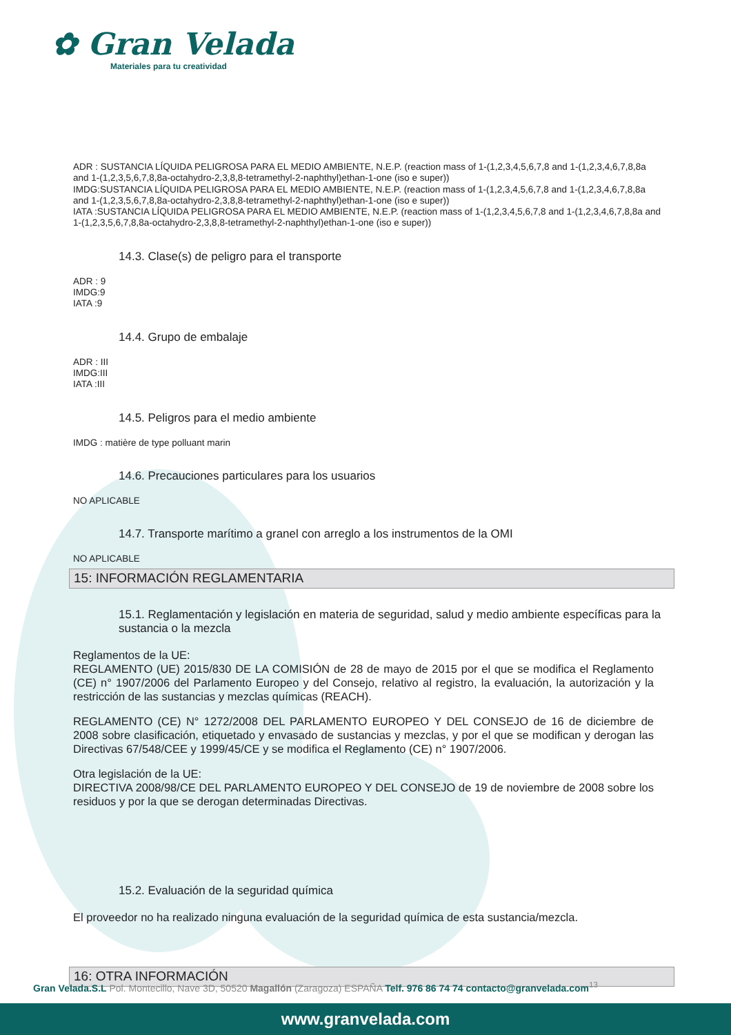✿ Gran Velada
Materiales para tu creatividad
ADR : SUSTANCIA LÍQUIDA PELIGROSA PARA EL MEDIO AMBIENTE, N.E.P. (reaction mass of 1-(1,2,3,4,5,6,7,8 and 1-(1,2,3,4,6,7,8,8a and 1-(1,2,3,5,6,7,8,8a-octahydro-2,3,8,8-tetramethyl-2-naphthyl)ethan-1-one (iso e super))
IMDG:SUSTANCIA LÍQUIDA PELIGROSA PARA EL MEDIO AMBIENTE, N.E.P. (reaction mass of 1-(1,2,3,4,5,6,7,8 and 1-(1,2,3,4,6,7,8,8a and 1-(1,2,3,5,6,7,8,8a-octahydro-2,3,8,8-tetramethyl-2-naphthyl)ethan-1-one (iso e super))
IATA :SUSTANCIA LÍQUIDA PELIGROSA PARA EL MEDIO AMBIENTE, N.E.P. (reaction mass of 1-(1,2,3,4,5,6,7,8 and 1-(1,2,3,4,6,7,8,8a and 1-(1,2,3,5,6,7,8,8a-octahydro-2,3,8,8-tetramethyl-2-naphthyl)ethan-1-one (iso e super))
14.3. Clase(s) de peligro para el transporte
ADR : 9
IMDG:9
IATA :9
14.4. Grupo de embalaje
ADR : III
IMDG:III
IATA :III
14.5. Peligros para el medio ambiente
IMDG : matière de type polluant marin
14.6. Precauciones particulares para los usuarios
NO APLICABLE
14.7. Transporte marítimo a granel con arreglo a los instrumentos de la OMI
NO APLICABLE
15: INFORMACIÓN REGLAMENTARIA
15.1. Reglamentación y legislación en materia de seguridad, salud y medio ambiente específicas para la sustancia o la mezcla
Reglamentos de la UE:
REGLAMENTO (UE) 2015/830 DE LA COMISIÓN de 28 de mayo de 2015 por el que se modifica el Reglamento (CE) n° 1907/2006 del Parlamento Europeo y del Consejo, relativo al registro, la evaluación, la autorización y la restricción de las sustancias y mezclas químicas (REACH).
REGLAMENTO (CE) N° 1272/2008 DEL PARLAMENTO EUROPEO Y DEL CONSEJO de 16 de diciembre de 2008 sobre clasificación, etiquetado y envasado de sustancias y mezclas, y por el que se modifican y derogan las Directivas 67/548/CEE y 1999/45/CE y se modifica el Reglamento (CE) n° 1907/2006.
Otra legislación de la UE:
DIRECTIVA 2008/98/CE DEL PARLAMENTO EUROPEO Y DEL CONSEJO de 19 de noviembre de 2008 sobre los residuos y por la que se derogan determinadas Directivas.
15.2. Evaluación de la seguridad química
El proveedor no ha realizado ninguna evaluación de la seguridad química de esta sustancia/mezcla.
16: OTRA INFORMACIÓN
Gran Velada.S.L Pol. Montecillo, Nave 3D, 50520 Magallón (Zaragoza) ESPAÑA Telf. 976 86 74 74 contacto@granvelada.com<sup>13</sup>
www.granvelada.com